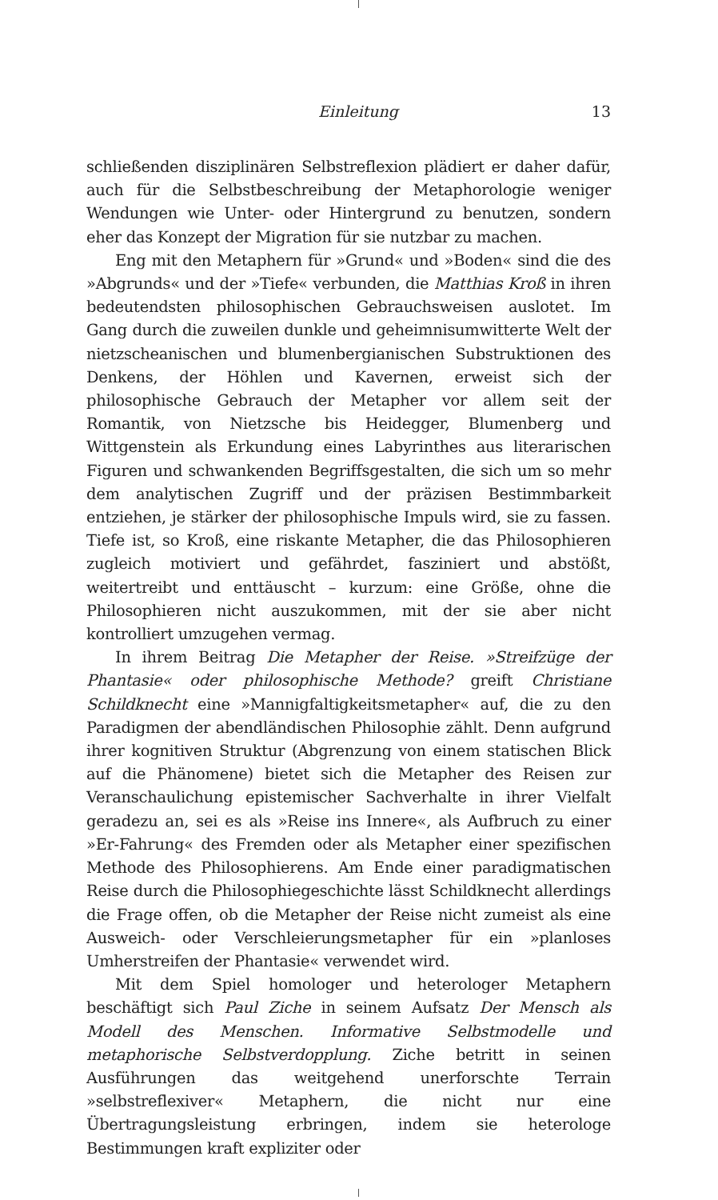Einleitung 13
schließenden disziplinären Selbstreflexion plädiert er daher dafür, auch für die Selbstbeschreibung der Metaphorologie weniger Wendungen wie Unter- oder Hintergrund zu benutzen, sondern eher das Konzept der Migration für sie nutzbar zu machen.
Eng mit den Metaphern für »Grund« und »Boden« sind die des »Abgrunds« und der »Tiefe« verbunden, die Matthias Kroß in ihren bedeutendsten philosophischen Gebrauchsweisen auslotet. Im Gang durch die zuweilen dunkle und geheimnisumwitterte Welt der nietzscheanischen und blumenbergianischen Substruktionen des Denkens, der Höhlen und Kavernen, erweist sich der philosophische Gebrauch der Metapher vor allem seit der Romantik, von Nietzsche bis Heidegger, Blumenberg und Wittgenstein als Erkundung eines Labyrinthes aus literarischen Figuren und schwankenden Begriffsgestalten, die sich um so mehr dem analytischen Zugriff und der präzisen Bestimmbarkeit entziehen, je stärker der philosophische Impuls wird, sie zu fassen. Tiefe ist, so Kroß, eine riskante Metapher, die das Philosophieren zugleich motiviert und gefährdet, fasziniert und abstößt, weitertreibt und enttäuscht – kurzum: eine Größe, ohne die Philosophieren nicht auszukommen, mit der sie aber nicht kontrolliert umzugehen vermag.
In ihrem Beitrag Die Metapher der Reise. »Streifzüge der Phantasie« oder philosophische Methode? greift Christiane Schildknecht eine »Mannigfaltigkeitsmetapher« auf, die zu den Paradigmen der abendländischen Philosophie zählt. Denn aufgrund ihrer kognitiven Struktur (Abgrenzung von einem statischen Blick auf die Phänomene) bietet sich die Metapher des Reisen zur Veranschaulichung epistemischer Sachverhalte in ihrer Vielfalt geradezu an, sei es als »Reise ins Innere«, als Aufbruch zu einer »Er-Fahrung« des Fremden oder als Metapher einer spezifischen Methode des Philosophierens. Am Ende einer paradigmatischen Reise durch die Philosophiegeschichte lässt Schildknecht allerdings die Frage offen, ob die Metapher der Reise nicht zumeist als eine Ausweich- oder Verschleierungsmetapher für ein »planloses Umherstreifen der Phantasie« verwendet wird.
Mit dem Spiel homologer und heterologer Metaphern beschäftigt sich Paul Ziche in seinem Aufsatz Der Mensch als Modell des Menschen. Informative Selbstmodelle und metaphorische Selbstverdopplung. Ziche betritt in seinen Ausführungen das weitgehend unerforschte Terrain »selbstreflexiver« Metaphern, die nicht nur eine Übertragungsleistung erbringen, indem sie heterologe Bestimmungen kraft expliziter oder